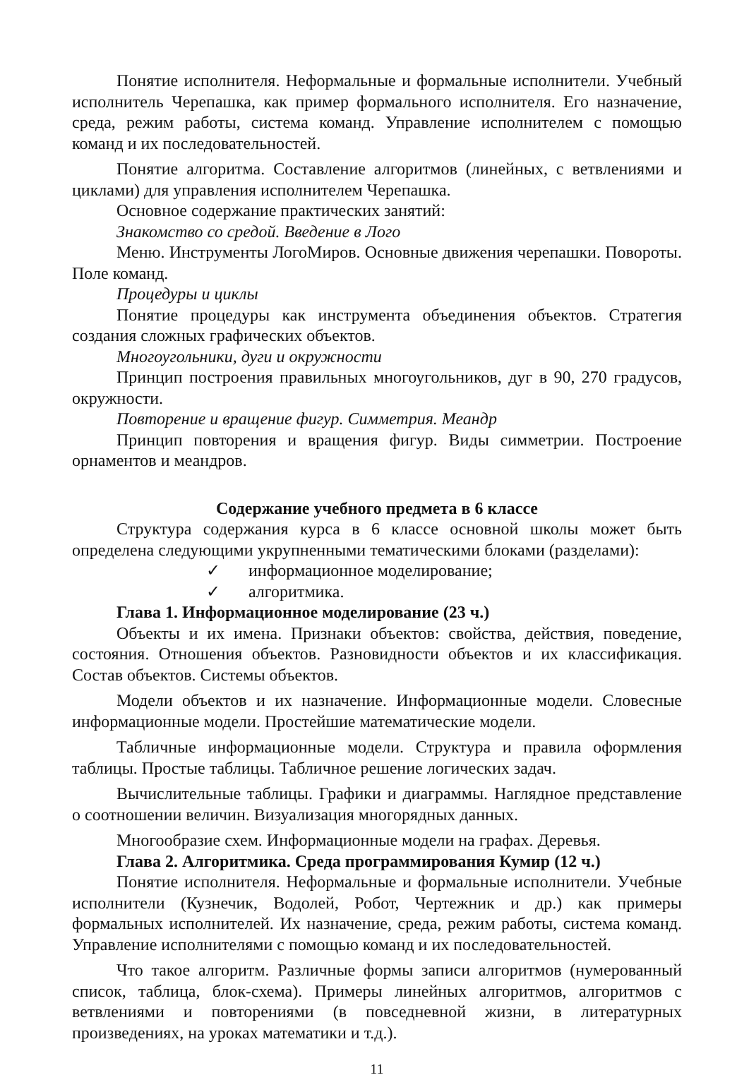Понятие исполнителя. Неформальные и формальные исполнители. Учебный исполнитель Черепашка, как пример формального исполнителя. Его назначение, среда, режим работы, система команд. Управление исполнителем с помощью команд и их последовательностей.
Понятие алгоритма. Составление алгоритмов (линейных, с ветвлениями и циклами) для управления исполнителем Черепашка.
Основное содержание практических занятий:
Знакомство со средой. Введение в Лого
Меню. Инструменты ЛогоМиров. Основные движения черепашки. Повороты. Поле команд.
Процедуры и циклы
Понятие процедуры как инструмента объединения объектов. Стратегия создания сложных графических объектов.
Многоугольники, дуги и окружности
Принцип построения правильных многоугольников, дуг в 90, 270 градусов, окружности.
Повторение и вращение фигур. Симметрия. Меандр
Принцип повторения и вращения фигур. Виды симметрии. Построение орнаментов и меандров.
Содержание учебного предмета в 6 классе
Структура содержания курса в 6 классе основной школы может быть определена следующими укрупненными тематическими блоками (разделами):
✓ информационное моделирование;
✓ алгоритмика.
Глава 1. Информационное моделирование (23 ч.)
Объекты и их имена. Признаки объектов: свойства, действия, поведение, состояния. Отношения объектов. Разновидности объектов и их классификация. Состав объектов. Системы объектов.
Модели объектов и их назначение. Информационные модели. Словесные информационные модели. Простейшие математические модели.
Табличные информационные модели. Структура и правила оформления таблицы. Простые таблицы. Табличное решение логических задач.
Вычислительные таблицы. Графики и диаграммы. Наглядное представление о соотношении величин. Визуализация многорядных данных.
Многообразие схем. Информационные модели на графах. Деревья.
Глава 2. Алгоритмика. Среда программирования Кумир (12 ч.)
Понятие исполнителя. Неформальные и формальные исполнители. Учебные исполнители (Кузнечик, Водолей, Робот, Чертежник и др.) как примеры формальных исполнителей. Их назначение, среда, режим работы, система команд. Управление исполнителями с помощью команд и их последовательностей.
Что такое алгоритм. Различные формы записи алгоритмов (нумерованный список, таблица, блок-схема). Примеры линейных алгоритмов, алгоритмов с ветвлениями и повторениями (в повседневной жизни, в литературных произведениях, на уроках математики и т.д.).
11